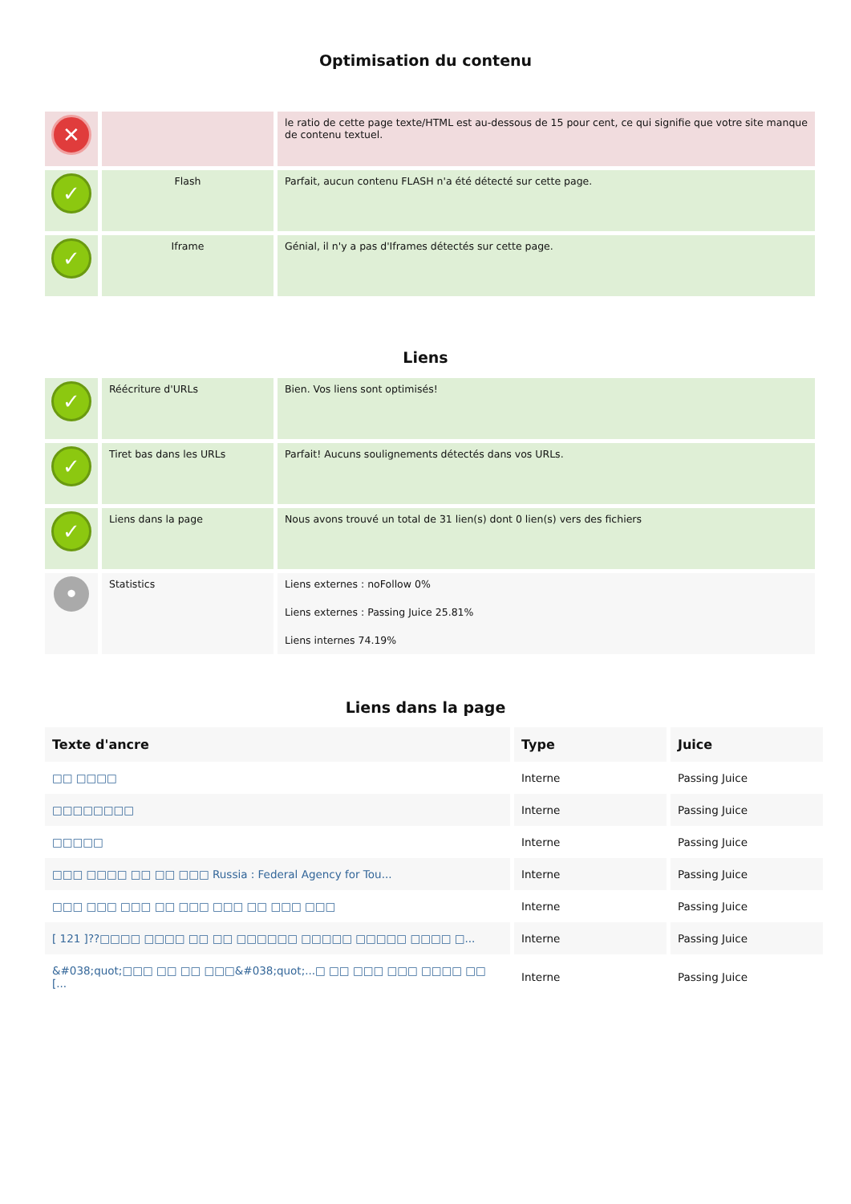Optimisation du contenu
| ✕ | | le ratio de cette page texte/HTML est au-dessous de 15 pour cent, ce qui signifie que votre site manque de contenu textuel. |
| ✓ | Flash | Parfait, aucun contenu FLASH n'a été détecté sur cette page. |
| ✓ | Iframe | Génial, il n'y a pas d'Iframes détectés sur cette page. |
Liens
| ✓ | Réécriture d'URLs | Bien. Vos liens sont optimisés! |
| ✓ | Tiret bas dans les URLs | Parfait! Aucuns soulignements détectés dans vos URLs. |
| ✓ | Liens dans la page | Nous avons trouvé un total de 31 lien(s) dont 0 lien(s) vers des fichiers |
| • | Statistics | Liens externes : noFollow 0% Liens externes : Passing Juice 25.81% Liens internes 74.19% |
Liens dans la page
| Texte d'ancre | Type | Juice |
| --- | --- | --- |
| □□ □□□□ | Interne | Passing Juice |
| □□□□□□□□ | Interne | Passing Juice |
| □□□□□ | Interne | Passing Juice |
| □□□ □□□□ □□ □□ □□□ Russia : Federal Agency for Tou... | Interne | Passing Juice |
| □□□ □□□ □□□ □□ □□□ □□□ □□ □□□ □□□ | Interne | Passing Juice |
| [ 121 ]??□□□□ □□□□ □□ □□ □□□□□□ □□□□□ □□□□□ □□□□ □... | Interne | Passing Juice |
| &#038;quot;□□□ □□ □□ □□□&#038;quot;...□ □□ □□□ □□□ □□□□ □□ [... | Interne | Passing Juice |